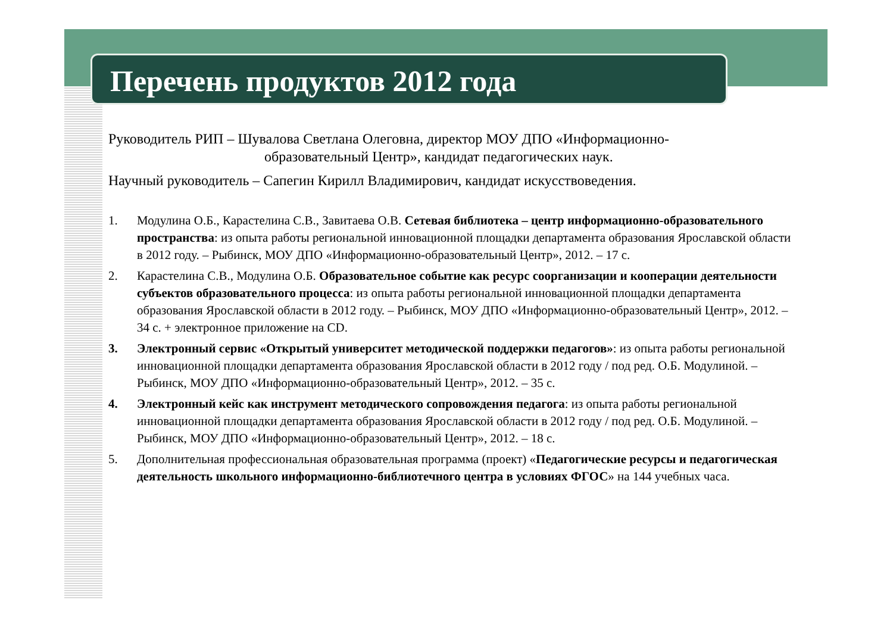Перечень продуктов 2012 года
Руководитель РИП – Шувалова Светлана Олеговна, директор МОУ ДПО «Информационно-
образовательный Центр», кандидат педагогических наук.
Научный руководитель – Сапегин Кирилл Владимирович, кандидат искусствоведения.
1. Модулина О.Б., Карастелина С.В., Завитаева О.В. Сетевая библиотека – центр информационно-образовательного пространства: из опыта работы региональной инновационной площадки департамента образования Ярославской области в 2012 году. – Рыбинск, МОУ ДПО «Информационно-образовательный Центр», 2012. – 17 с.
2. Карастелина С.В., Модулина О.Б. Образовательное событие как ресурс соорганизации и кооперации деятельности субъектов образовательного процесса: из опыта работы региональной инновационной площадки департамента образования Ярославской области в 2012 году. – Рыбинск, МОУ ДПО «Информационно-образовательный Центр», 2012. – 34 с. + электронное приложение на CD.
3. Электронный сервис «Открытый университет методической поддержки педагогов»: из опыта работы региональной инновационной площадки департамента образования Ярославской области в 2012 году / под ред. О.Б. Модулиной. – Рыбинск, МОУ ДПО «Информационно-образовательный Центр», 2012. – 35 с.
4. Электронный кейс как инструмент методического сопровождения педагога: из опыта работы региональной инновационной площадки департамента образования Ярославской области в 2012 году / под ред. О.Б. Модулиной. – Рыбинск, МОУ ДПО «Информационно-образовательный Центр», 2012. – 18 с.
5. Дополнительная профессиональная образовательная программа (проект) «Педагогические ресурсы и педагогическая деятельность школьного информационно-библиотечного центра в условиях ФГОС» на 144 учебных часа.